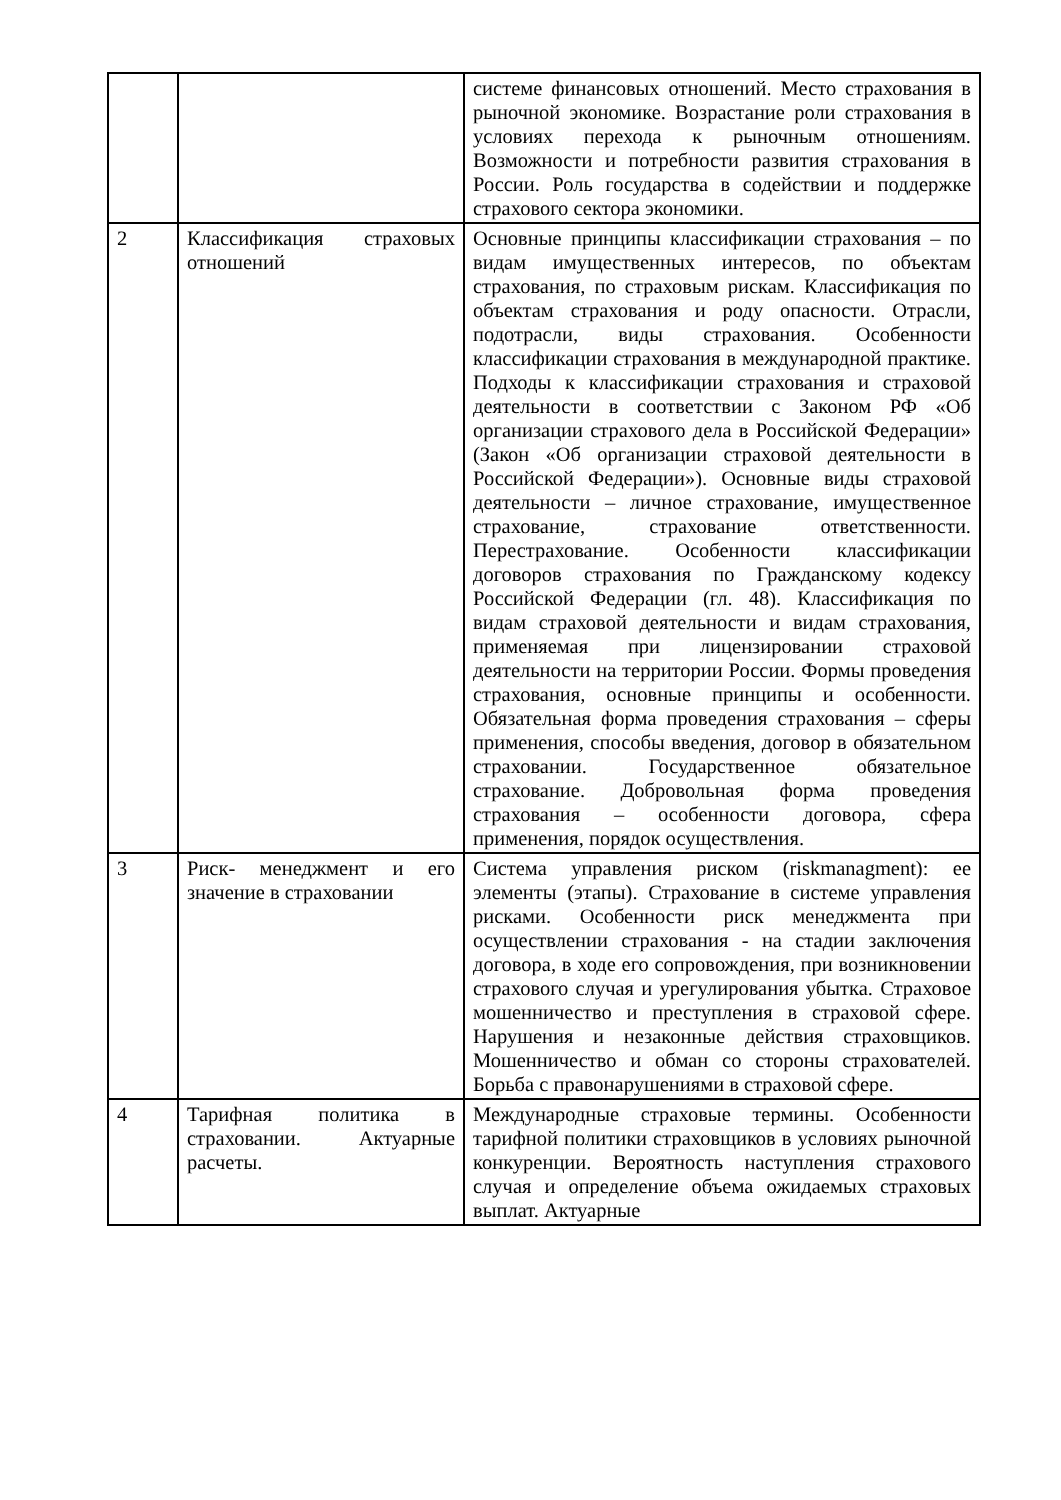| | | системе финансовых отношений. Место страхования в рыночной экономике. Возрастание роли страхования в условиях перехода к рыночным отношениям. Возможности и потребности развития страхования в России. Роль государства в содействии и поддержке страхового сектора экономики. |
| 2 | Классификация страховых отношений | Основные принципы классификации страхования – по видам имущественных интересов, по объектам страхования, по страховым рискам. Классификация по объектам страхования и роду опасности. Отрасли, подотрасли, виды страхования. Особенности классификации страхования в международной практике. Подходы к классификации страхования и страховой деятельности в соответствии с Законом РФ «Об организации страхового дела в Российской Федерации» (Закон «Об организации страховой деятельности в Российской Федерации»). Основные виды страховой деятельности – личное страхование, имущественное страхование, страхование ответственности. Перестрахование. Особенности классификации договоров страхования по Гражданскому кодексу Российской Федерации (гл. 48). Классификация по видам страховой деятельности и видам страхования, применяемая при лицензировании страховой деятельности на территории России. Формы проведения страхования, основные принципы и особенности. Обязательная форма проведения страхования – сферы применения, способы введения, договор в обязательном страховании. Государственное обязательное страхование. Добровольная форма проведения страхования – особенности договора, сфера применения, порядок осуществления. |
| 3 | Риск- менеджмент и его значение в страховании | Система управления риском (riskmanagment): ее элементы (этапы). Страхование в системе управления рисками. Особенности риск менеджмента при осуществлении страхования - на стадии заключения договора, в ходе его сопровождения, при возникновении страхового случая и урегулирования убытка. Страховое мошенничество и преступления в страховой сфере. Нарушения и незаконные действия страховщиков. Мошенничество и обман со стороны страхователей. Борьба с правонарушениями в страховой сфере. |
| 4 | Тарифная политика в страховании. Актуарные расчеты. | Международные страховые термины. Особенности тарифной политики страховщиков в условиях рыночной конкуренции. Вероятность наступления страхового случая и определение объема ожидаемых страховых выплат. Актуарные |